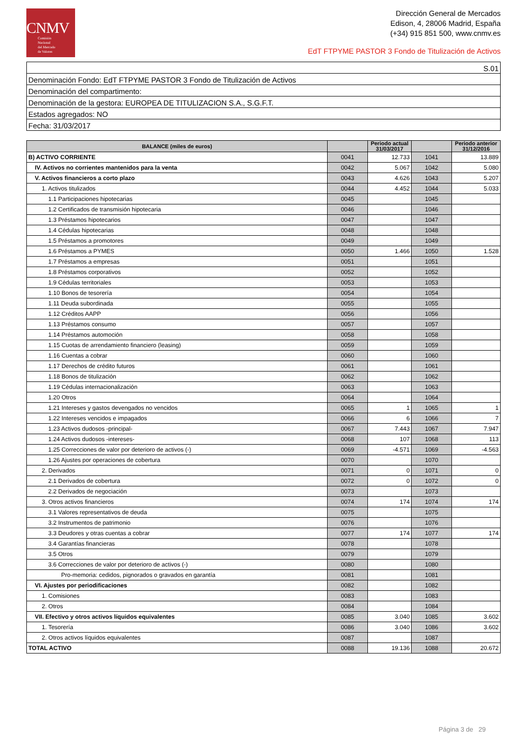CNMV
Comisión
Nacional
del Mercado
de Valores
Dirección General de Mercados
Edison, 4, 28006 Madrid, España
(+34) 915 851 500, www.cnmv.es
EdT FTPYME PASTOR 3 Fondo de Titulización de Activos
S.01
Denominación Fondo: EdT FTPYME PASTOR 3 Fondo de Titulización de Activos
Denominación del compartimento:
Denominación de la gestora: EUROPEA DE TITULIZACION S.A., S.G.F.T.
Estados agregados: NO
Fecha: 31/03/2017
| BALANCE (miles de euros) | | Periodo actual 31/03/2017 | | Periodo anterior 31/12/2016 |
| --- | --- | --- | --- | --- |
| B) ACTIVO CORRIENTE | 0041 | 12.733 | 1041 | 13.889 |
| IV. Activos no corrientes mantenidos para la venta | 0042 | 5.067 | 1042 | 5.080 |
| V. Activos financieros a corto plazo | 0043 | 4.626 | 1043 | 5.207 |
| 1. Activos titulizados | 0044 | 4.452 | 1044 | 5.033 |
| 1.1 Participaciones hipotecarias | 0045 | | 1045 | |
| 1.2 Certificados de transmisión hipotecaria | 0046 | | 1046 | |
| 1.3 Préstamos hipotecarios | 0047 | | 1047 | |
| 1.4 Cédulas hipotecarias | 0048 | | 1048 | |
| 1.5 Préstamos a promotores | 0049 | | 1049 | |
| 1.6 Préstamos a PYMES | 0050 | 1.466 | 1050 | 1.528 |
| 1.7 Préstamos a empresas | 0051 | | 1051 | |
| 1.8 Préstamos corporativos | 0052 | | 1052 | |
| 1.9 Cédulas territoriales | 0053 | | 1053 | |
| 1.10 Bonos de tesorería | 0054 | | 1054 | |
| 1.11 Deuda subordinada | 0055 | | 1055 | |
| 1.12 Créditos AAPP | 0056 | | 1056 | |
| 1.13 Préstamos consumo | 0057 | | 1057 | |
| 1.14 Préstamos automoción | 0058 | | 1058 | |
| 1.15 Cuotas de arrendamiento financiero (leasing) | 0059 | | 1059 | |
| 1.16 Cuentas a cobrar | 0060 | | 1060 | |
| 1.17 Derechos de crédito futuros | 0061 | | 1061 | |
| 1.18 Bonos de titulización | 0062 | | 1062 | |
| 1.19 Cédulas internacionalización | 0063 | | 1063 | |
| 1.20 Otros | 0064 | | 1064 | |
| 1.21 Intereses y gastos devengados no vencidos | 0065 | 1 | 1065 | 1 |
| 1.22 Intereses vencidos e impagados | 0066 | 6 | 1066 | 7 |
| 1.23 Activos dudosos -principal- | 0067 | 7.443 | 1067 | 7.947 |
| 1.24 Activos dudosos -intereses- | 0068 | 107 | 1068 | 113 |
| 1.25 Correcciones de valor por deterioro de activos (-) | 0069 | -4.571 | 1069 | -4.563 |
| 1.26 Ajustes por operaciones de cobertura | 0070 | | 1070 | |
| 2. Derivados | 0071 | 0 | 1071 | 0 |
| 2.1 Derivados de cobertura | 0072 | 0 | 1072 | 0 |
| 2.2 Derivados de negociación | 0073 | | 1073 | |
| 3. Otros activos financieros | 0074 | 174 | 1074 | 174 |
| 3.1 Valores representativos de deuda | 0075 | | 1075 | |
| 3.2 Instrumentos de patrimonio | 0076 | | 1076 | |
| 3.3 Deudores y otras cuentas a cobrar | 0077 | 174 | 1077 | 174 |
| 3.4 Garantías financieras | 0078 | | 1078 | |
| 3.5 Otros | 0079 | | 1079 | |
| 3.6 Correcciones de valor por deterioro de activos (-) | 0080 | | 1080 | |
| Pro-memoria: cedidos, pignorados o gravados en garantía | 0081 | | 1081 | |
| VI. Ajustes por periodificaciones | 0082 | | 1082 | |
| 1. Comisiones | 0083 | | 1083 | |
| 2. Otros | 0084 | | 1084 | |
| VII. Efectivo y otros activos líquidos equivalentes | 0085 | 3.040 | 1085 | 3.602 |
| 1. Tesorería | 0086 | 3.040 | 1086 | 3.602 |
| 2. Otros activos líquidos equivalentes | 0087 | | 1087 | |
| TOTAL ACTIVO | 0088 | 19.136 | 1088 | 20.672 |
Página 3 de 29